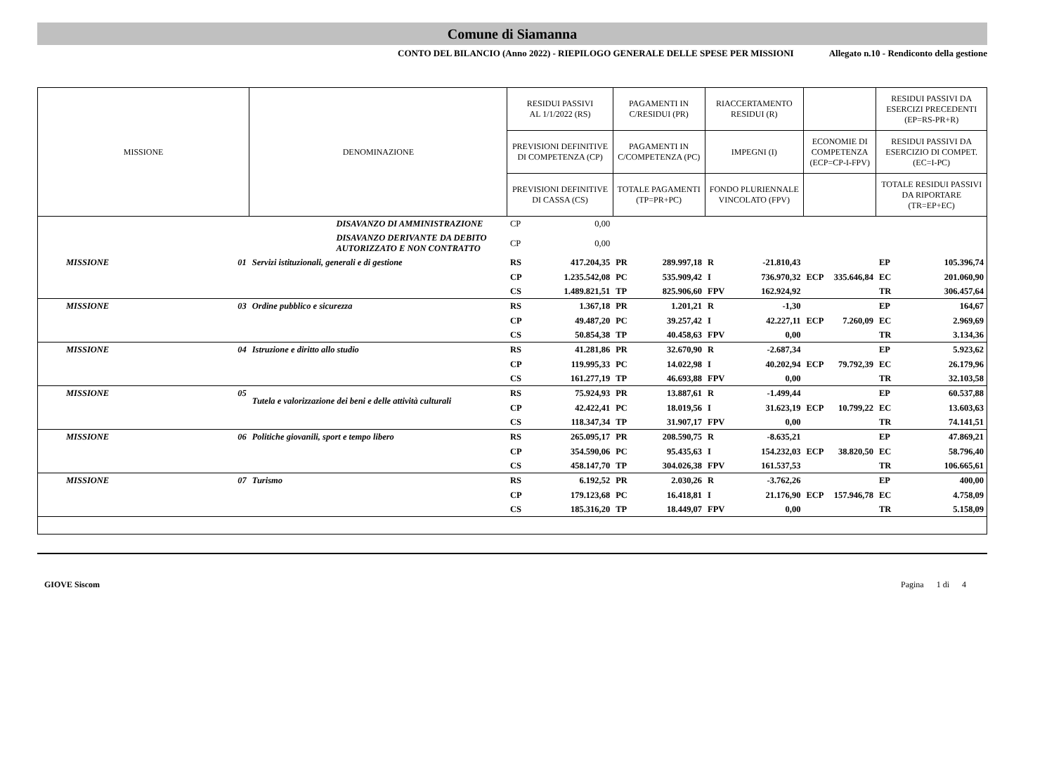Comune di Siamanna
CONTO DEL BILANCIO (Anno 2022) - RIEPILOGO GENERALE DELLE SPESE PER MISSIONI Allegato n.10 - Rendiconto della gestione
| MISSIONE | | DENOMINAZIONE | RESIDUI PASSIVI AL 1/1/2022 (RS) | | PAGAMENTI IN C/RESIDUI (PR) | | RIACCERTAMENTO RESIDUI (R) | | | | RESIDUI PASSIVI DA ESERCIZI PRECEDENTI (EP=RS-PR+R) | |
| --- | --- | --- | --- | --- | --- | --- | --- | --- | --- | --- | --- | --- |
| | | | PREVISIONI DEFINITIVE DI COMPETENZA (CP) | | PAGAMENTI IN C/COMPETENZA (PC) | | IMPEGNI (I) | | ECONOMIE DI COMPETENZA (ECP=CP-I-FPV) | | RESIDUI PASSIVI DA ESERCIZIO DI COMPET. (EC=I-PC) | |
| | | | PREVISIONI DEFINITIVE DI CASSA (CS) | | TOTALE PAGAMENTI (TP=PR+PC) | | FONDO PLURIENNALE VINCOLATO (FPV) | | | | TOTALE RESIDUI PASSIVI DA RIPORTARE (TR=EP+EC) | |
| | DISAVANZO DI AMMINISTRAZIONE | | CP | 0,00 | | | | | | | | |
| | DISAVANZO DERIVANTE DA DEBITO AUTORIZZATO E NON CONTRATTO | | CP | 0,00 | | | | | | | | |
| MISSIONE | 01 | Servizi istituzionali, generali e di gestione | RS | 417.204,35 | PR | 289.997,18 | R | -21.810,43 | | | EP | 105.396,74 |
| | | | CP | 1.235.542,08 | PC | 535.909,42 | I | 736.970,32 | ECP | 335.646,84 | EC | 201.060,90 |
| | | | CS | 1.489.821,51 | TP | 825.906,60 | FPV | 162.924,92 | | | TR | 306.457,64 |
| MISSIONE | 03 | Ordine pubblico e sicurezza | RS | 1.367,18 | PR | 1.201,21 | R | -1,30 | | | EP | 164,67 |
| | | | CP | 49.487,20 | PC | 39.257,42 | I | 42.227,11 | ECP | 7.260,09 | EC | 2.969,69 |
| | | | CS | 50.854,38 | TP | 40.458,63 | FPV | 0,00 | | | TR | 3.134,36 |
| MISSIONE | 04 | Istruzione e diritto allo studio | RS | 41.281,86 | PR | 32.670,90 | R | -2.687,34 | | | EP | 5.923,62 |
| | | | CP | 119.995,33 | PC | 14.022,98 | I | 40.202,94 | ECP | 79.792,39 | EC | 26.179,96 |
| | | | CS | 161.277,19 | TP | 46.693,88 | FPV | 0,00 | | | TR | 32.103,58 |
| MISSIONE | 05 | Tutela e valorizzazione dei beni e delle attività culturali | RS | 75.924,93 | PR | 13.887,61 | R | -1.499,44 | | | EP | 60.537,88 |
| | | | CP | 42.422,41 | PC | 18.019,56 | I | 31.623,19 | ECP | 10.799,22 | EC | 13.603,63 |
| | | | CS | 118.347,34 | TP | 31.907,17 | FPV | 0,00 | | | TR | 74.141,51 |
| MISSIONE | 06 | Politiche giovanili, sport e tempo libero | RS | 265.095,17 | PR | 208.590,75 | R | -8.635,21 | | | EP | 47.869,21 |
| | | | CP | 354.590,06 | PC | 95.435,63 | I | 154.232,03 | ECP | 38.820,50 | EC | 58.796,40 |
| | | | CS | 458.147,70 | TP | 304.026,38 | FPV | 161.537,53 | | | TR | 106.665,61 |
| MISSIONE | 07 | Turismo | RS | 6.192,52 | PR | 2.030,26 | R | -3.762,26 | | | EP | 400,00 |
| | | | CP | 179.123,68 | PC | 16.418,81 | I | 21.176,90 | ECP | 157.946,78 | EC | 4.758,09 |
| | | | CS | 185.316,20 | TP | 18.449,07 | FPV | 0,00 | | | TR | 5.158,09 |
GIOVE Siscom Pagina 1 di 4